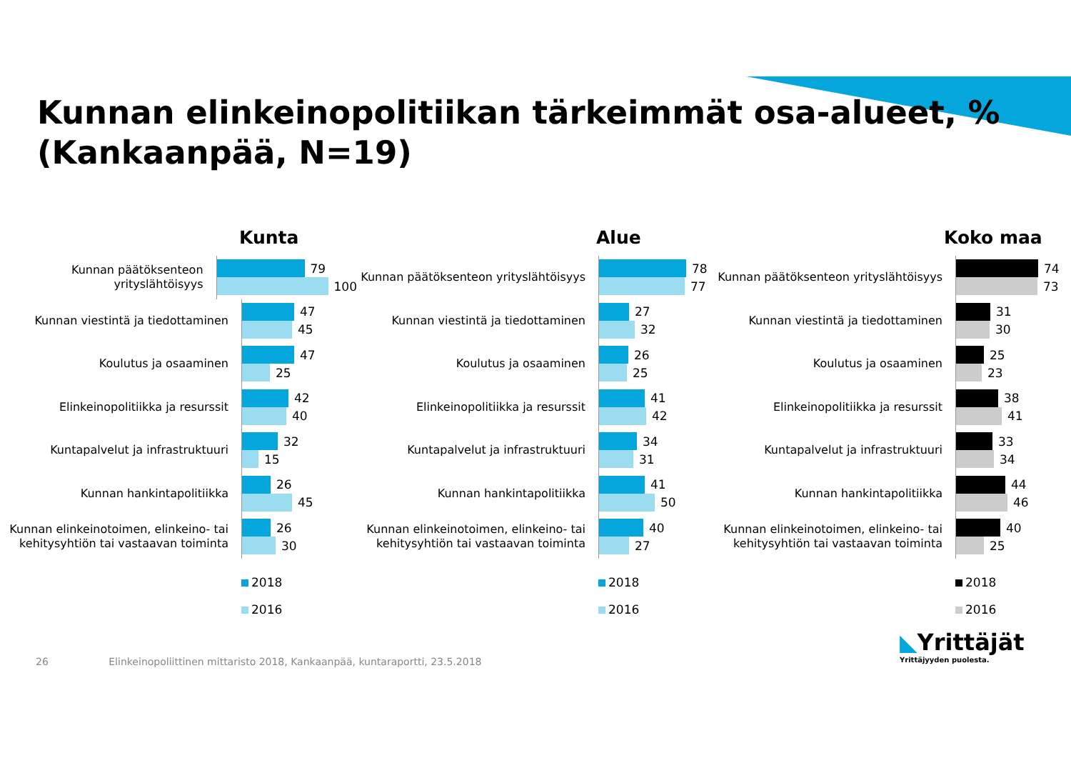Kunnan elinkeinopolitiikan tärkeimmät osa-alueet, %
(Kankaanpää, N=19)
Kunta
Kunnan päätöksenteon yrityslähtöisyys
79
100
Kunnan viestintä ja tiedottaminen
47
45
Koulutus ja osaaminen
47
25
Elinkeinopolitiikka ja resurssit
42
40
Kuntapalvelut ja infrastruktuuri
32
15
Kunnan hankintapolitiikka
26
45
Kunnan elinkeinotoimen, elinkeino- tai kehitysyhtiön tai vastaavan toiminta
26
30
2018
2016
Alue
Kunnan päätöksenteon yrityslähtöisyys
78
77
Kunnan viestintä ja tiedottaminen
27
32
Koulutus ja osaaminen
26
25
Elinkeinopolitiikka ja resurssit
41
42
Kuntapalvelut ja infrastruktuuri
34
31
Kunnan hankintapolitiikka
41
50
Kunnan elinkeinotoimen, elinkeino- tai kehitysyhtiön tai vastaavan toiminta
40
27
2018
2016
Koko maa
Kunnan päätöksenteon yrityslähtöisyys
74
73
Kunnan viestintä ja tiedottaminen
31
30
Koulutus ja osaaminen
25
23
Elinkeinopolitiikka ja resurssit
38
41
Kuntapalvelut ja infrastruktuuri
33
34
Kunnan hankintapolitiikka
44
46
Kunnan elinkeinotoimen, elinkeino- tai kehitysyhtiön tai vastaavan toiminta
40
25
2018
2016
26 Elinkeinopoliittinen mittaristo 2018, Kankaanpää, kuntaraportti, 23.5.2018
◣Yrittäjät
Yrittäjyyden puolesta.